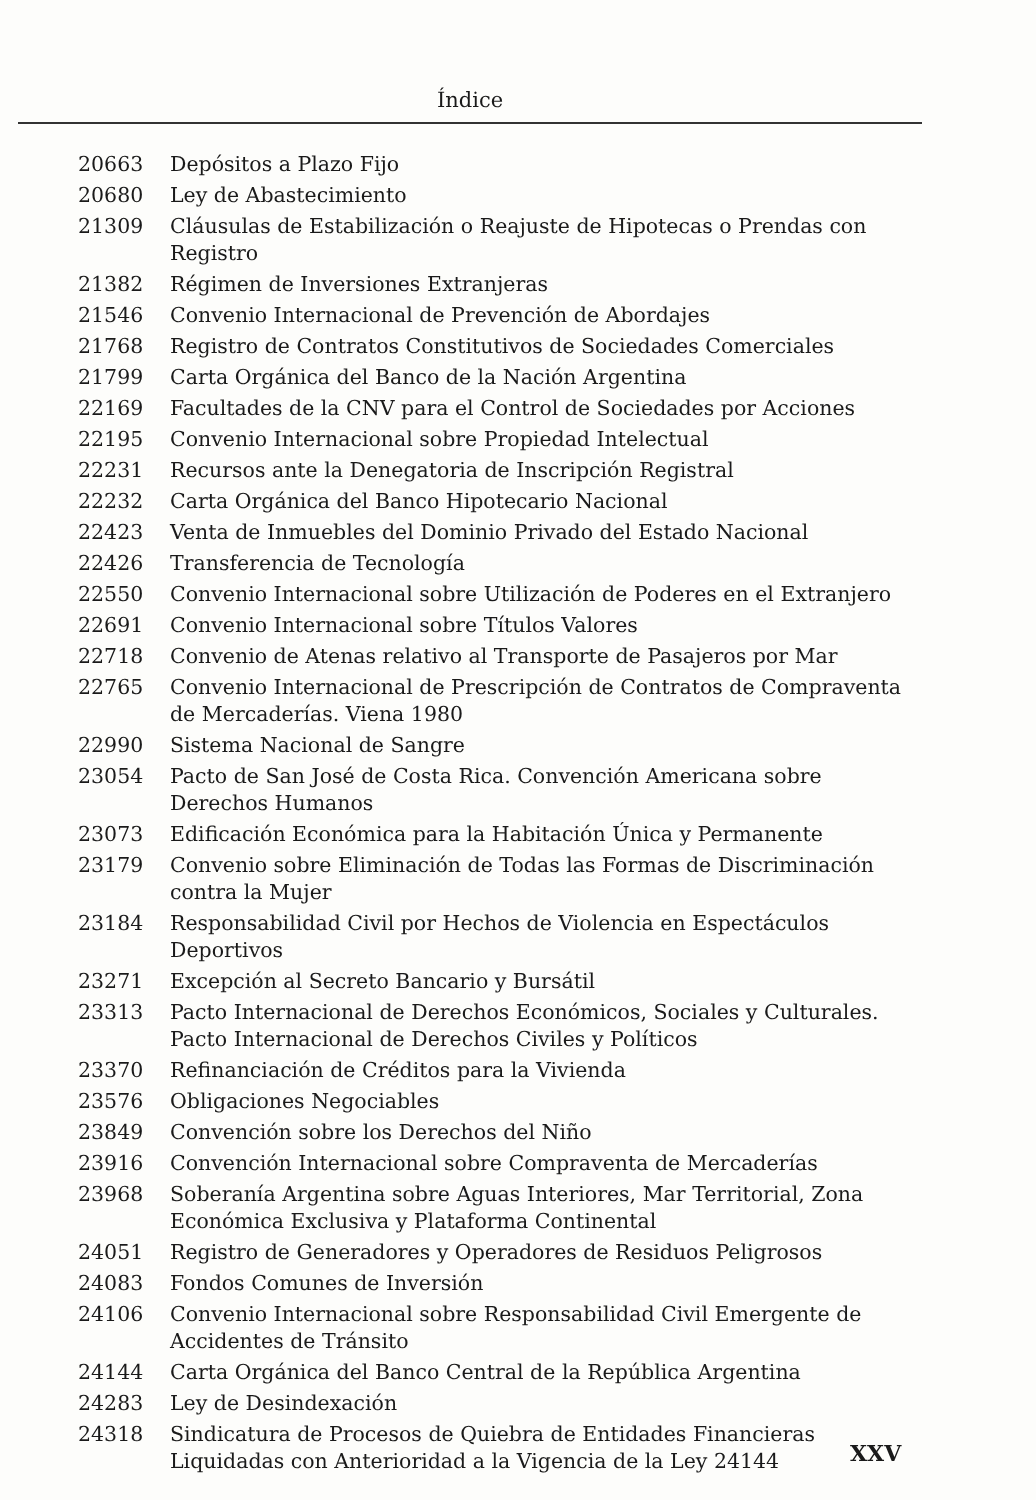Índice
| 20663 | Depósitos a Plazo Fijo |
| 20680 | Ley de Abastecimiento |
| 21309 | Cláusulas de Estabilización o Reajuste de Hipotecas o Prendas con Registro |
| 21382 | Régimen de Inversiones Extranjeras |
| 21546 | Convenio Internacional de Prevención de Abordajes |
| 21768 | Registro de Contratos Constitutivos de Sociedades Comerciales |
| 21799 | Carta Orgánica del Banco de la Nación Argentina |
| 22169 | Facultades de la CNV para el Control de Sociedades por Acciones |
| 22195 | Convenio Internacional sobre Propiedad Intelectual |
| 22231 | Recursos ante la Denegatoria de Inscripción Registral |
| 22232 | Carta Orgánica del Banco Hipotecario Nacional |
| 22423 | Venta de Inmuebles del Dominio Privado del Estado Nacional |
| 22426 | Transferencia de Tecnología |
| 22550 | Convenio Internacional sobre Utilización de Poderes en el Extranjero |
| 22691 | Convenio Internacional sobre Títulos Valores |
| 22718 | Convenio de Atenas relativo al Transporte de Pasajeros por Mar |
| 22765 | Convenio Internacional de Prescripción de Contratos de Compraventa de Mercaderías. Viena 1980 |
| 22990 | Sistema Nacional de Sangre |
| 23054 | Pacto de San José de Costa Rica. Convención Americana sobre Derechos Humanos |
| 23073 | Edificación Económica para la Habitación Única y Permanente |
| 23179 | Convenio sobre Eliminación de Todas las Formas de Discriminación contra la Mujer |
| 23184 | Responsabilidad Civil por Hechos de Violencia en Espectáculos Deportivos |
| 23271 | Excepción al Secreto Bancario y Bursátil |
| 23313 | Pacto Internacional de Derechos Económicos, Sociales y Culturales. Pacto Internacional de Derechos Civiles y Políticos |
| 23370 | Refinanciación de Créditos para la Vivienda |
| 23576 | Obligaciones Negociables |
| 23849 | Convención sobre los Derechos del Niño |
| 23916 | Convención Internacional sobre Compraventa de Mercaderías |
| 23968 | Soberanía Argentina sobre Aguas Interiores, Mar Territorial, Zona Económica Exclusiva y Plataforma Continental |
| 24051 | Registro de Generadores y Operadores de Residuos Peligrosos |
| 24083 | Fondos Comunes de Inversión |
| 24106 | Convenio Internacional sobre Responsabilidad Civil Emergente de Accidentes de Tránsito |
| 24144 | Carta Orgánica del Banco Central de la República Argentina |
| 24283 | Ley de Desindexación |
| 24318 | Sindicatura de Procesos de Quiebra de Entidades Financieras Liquidadas con Anterioridad a la Vigencia de la Ley 24144 |
XXV